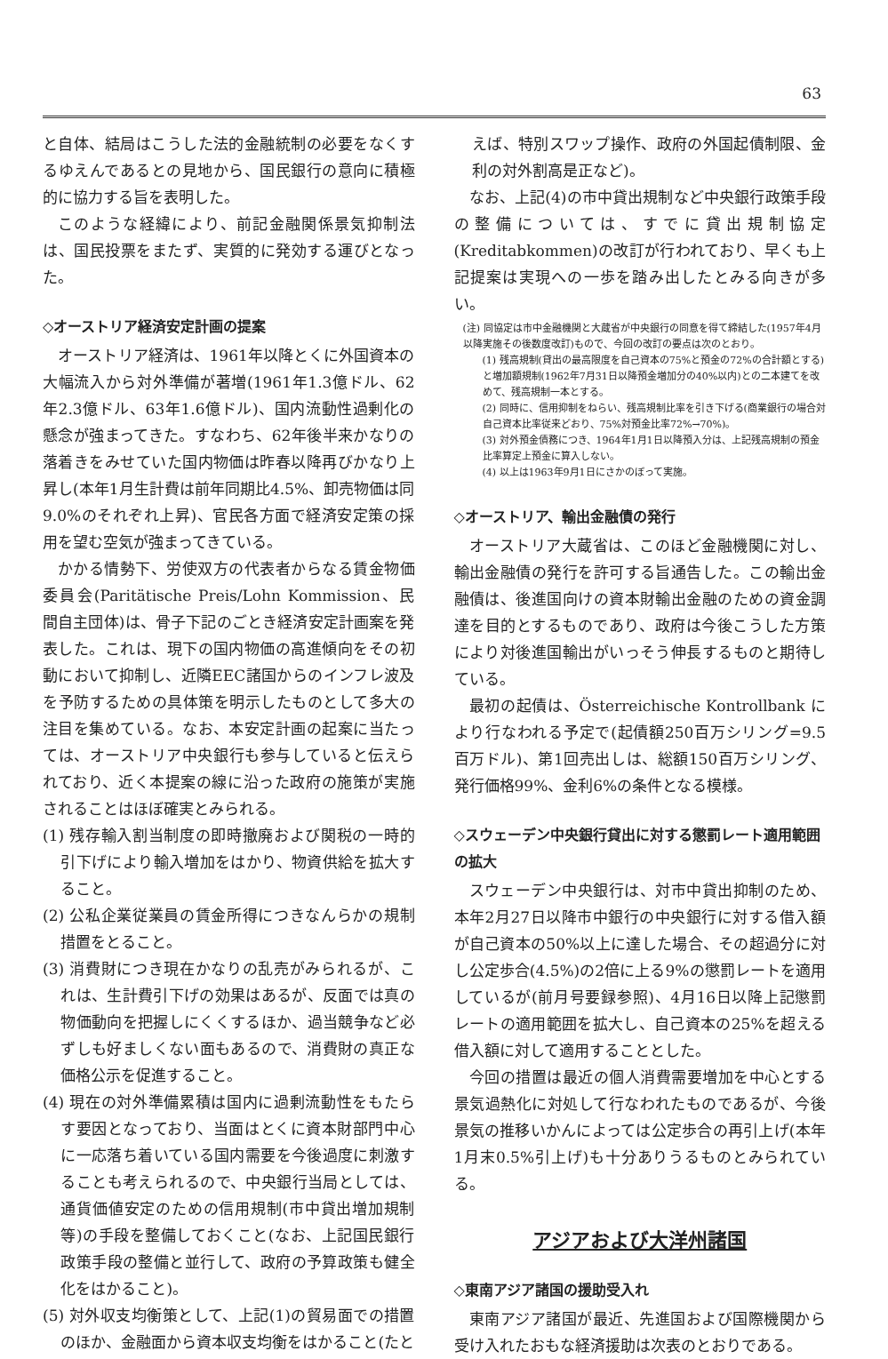63
と自体、結局はこうした法的金融統制の必要をなくするゆえんであるとの見地から、国民銀行の意向に積極的に協力する旨を表明した。
このような経緯により、前記金融関係景気抑制法は、国民投票をまたず、実質的に発効する運びとなった。
◇オーストリア経済安定計画の提案
オーストリア経済は、1961年以降とくに外国資本の大幅流入から対外準備が著増(1961年1.3億ドル、62年2.3億ドル、63年1.6億ドル)、国内流動性過剰化の懸念が強まってきた。すなわち、62年後半来かなりの落着きをみせていた国内物価は昨春以降再びかなり上昇し(本年1月生計費は前年同期比4.5%、卸売物価は同9.0%のそれぞれ上昇)、官民各方面で経済安定策の採用を望む空気が強まってきている。
かかる情勢下、労使双方の代表者からなる賃金物価委員会(Paritätische Preis/Lohn Kommission、民間自主団体)は、骨子下記のごとき経済安定計画案を発表した。これは、現下の国内物価の高進傾向をその初動において抑制し、近隣EEC諸国からのインフレ波及を予防するための具体策を明示したものとして多大の注目を集めている。なお、本安定計画の起案に当たっては、オーストリア中央銀行も参与していると伝えられており、近く本提案の線に沿った政府の施策が実施されることはほぼ確実とみられる。
(1) 残存輸入割当制度の即時撤廃および関税の一時的引下げにより輸入増加をはかり、物資供給を拡大すること。
(2) 公私企業従業員の賃金所得につきなんらかの規制措置をとること。
(3) 消費財につき現在かなりの乱売がみられるが、これは、生計費引下げの効果はあるが、反面では真の物価動向を把握しにくくするほか、過当競争など必ずしも好ましくない面もあるので、消費財の真正な価格公示を促進すること。
(4) 現在の対外準備累積は国内に過剰流動性をもたらす要因となっており、当面はとくに資本財部門中心に一応落ち着いている国内需要を今後過度に刺激することも考えられるので、中央銀行当局としては、通貨価値安定のための信用規制(市中貸出増加規制等)の手段を整備しておくこと(なお、上記国民銀行政策手段の整備と並行して、政府の予算政策も健全化をはかること)。
(5) 対外収支均衡策として、上記(1)の貿易面での措置のほか、金融面から資本収支均衡をはかること(たと
えば、特別スワップ操作、政府の外国起債制限、金利の対外割高是正など)。
なお、上記(4)の市中貸出規制など中央銀行政策手段の整備については、すでに貸出規制協定(Kreditabkommen)の改訂が行われており、早くも上記提案は実現への一歩を踏み出したとみる向きが多い。
(注) 同協定は市中金融機関と大蔵省が中央銀行の同意を得て締結した(1957年4月以降実施その後数度改訂)もので、今回の改訂の要点は次のとおり。
(1) 残高規制(貸出の最高限度を自己資本の75%と預金の72%の合計額とする)と増加額規制(1962年7月31日以降預金増加分の40%以内)との二本建てを改めて、残高規制一本とする。
(2) 同時に、信用抑制をねらい、残高規制比率を引き下げる(商業銀行の場合対自己資本比率従来どおり、75%対預金比率72%→70%)。
(3) 対外預金債務につき、1964年1月1日以降預入分は、上記残高規制の預金比率算定上預金に算入しない。
(4) 以上は1963年9月1日にさかのぼって実施。
◇オーストリア、輸出金融債の発行
オーストリア大蔵省は、このほど金融機関に対し、輸出金融債の発行を許可する旨通告した。この輸出金融債は、後進国向けの資本財輸出金融のための資金調達を目的とするものであり、政府は今後こうした方策により対後進国輸出がいっそう伸長するものと期待している。
最初の起債は、Österreichische Kontrollbank により行なわれる予定で(起債額250百万シリング=9.5百万ドル)、第1回売出しは、総額150百万シリング、発行価格99%、金利6%の条件となる模様。
◇スウェーデン中央銀行貸出に対する懲罰レート適用範囲の拡大
スウェーデン中央銀行は、対市中貸出抑制のため、本年2月27日以降市中銀行の中央銀行に対する借入額が自己資本の50%以上に達した場合、その超過分に対し公定歩合(4.5%)の2倍に上る9%の懲罰レートを適用しているが(前月号要録参照)、4月16日以降上記懲罰レートの適用範囲を拡大し、自己資本の25%を超える借入額に対して適用することとした。
今回の措置は最近の個人消費需要増加を中心とする景気過熱化に対処して行なわれたものであるが、今後景気の推移いかんによっては公定歩合の再引上げ(本年1月末0.5%引上げ)も十分ありうるものとみられている。
アジアおよび大洋州諸国
◇東南アジア諸国の援助受入れ
東南アジア諸国が最近、先進国および国際機関から受け入れたおもな経済援助は次表のとおりである。